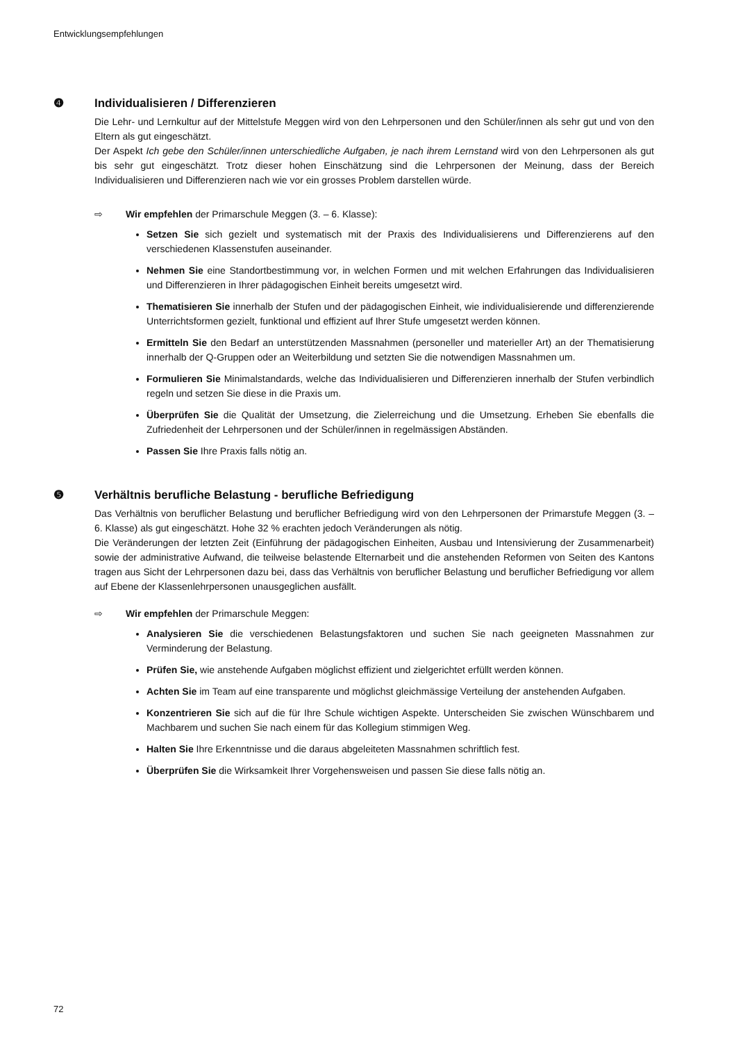Entwicklungsempfehlungen
❹ Individualisieren / Differenzieren
Die Lehr- und Lernkultur auf der Mittelstufe Meggen wird von den Lehrpersonen und den Schüler/innen als sehr gut und von den Eltern als gut eingeschätzt.
Der Aspekt Ich gebe den Schüler/innen unterschiedliche Aufgaben, je nach ihrem Lernstand wird von den Lehrpersonen als gut bis sehr gut eingeschätzt. Trotz dieser hohen Einschätzung sind die Lehrpersonen der Meinung, dass der Bereich Individualisieren und Differenzieren nach wie vor ein grosses Problem darstellen würde.
⇨ Wir empfehlen der Primarschule Meggen (3. – 6. Klasse):
Setzen Sie sich gezielt und systematisch mit der Praxis des Individualisierens und Differenzierens auf den verschiedenen Klassenstufen auseinander.
Nehmen Sie eine Standortbestimmung vor, in welchen Formen und mit welchen Erfahrungen das Individualisieren und Differenzieren in Ihrer pädagogischen Einheit bereits umgesetzt wird.
Thematisieren Sie innerhalb der Stufen und der pädagogischen Einheit, wie individualisierende und differenzierende Unterrichtsformen gezielt, funktional und effizient auf Ihrer Stufe umgesetzt werden können.
Ermitteln Sie den Bedarf an unterstützenden Massnahmen (personeller und materieller Art) an der Thematisierung innerhalb der Q-Gruppen oder an Weiterbildung und setzten Sie die notwendigen Massnahmen um.
Formulieren Sie Minimalstandards, welche das Individualisieren und Differenzieren innerhalb der Stufen verbindlich regeln und setzen Sie diese in die Praxis um.
Überprüfen Sie die Qualität der Umsetzung, die Zielerreichung und die Umsetzung. Erheben Sie ebenfalls die Zufriedenheit der Lehrpersonen und der Schüler/innen in regelmässigen Abständen.
Passen Sie Ihre Praxis falls nötig an.
❺ Verhältnis berufliche Belastung - berufliche Befriedigung
Das Verhältnis von beruflicher Belastung und beruflicher Befriedigung wird von den Lehrpersonen der Primarstufe Meggen (3. – 6. Klasse) als gut eingeschätzt. Hohe 32 % erachten jedoch Veränderungen als nötig.
Die Veränderungen der letzten Zeit (Einführung der pädagogischen Einheiten, Ausbau und Intensivierung der Zusammenarbeit) sowie der administrative Aufwand, die teilweise belastende Elternarbeit und die anstehenden Reformen von Seiten des Kantons tragen aus Sicht der Lehrpersonen dazu bei, dass das Verhältnis von beruflicher Belastung und beruflicher Befriedigung vor allem auf Ebene der Klassenlehrpersonen unausgeglichen ausfällt.
⇨ Wir empfehlen der Primarschule Meggen:
Analysieren Sie die verschiedenen Belastungsfaktoren und suchen Sie nach geeigneten Massnahmen zur Verminderung der Belastung.
Prüfen Sie, wie anstehende Aufgaben möglichst effizient und zielgerichtet erfüllt werden können.
Achten Sie im Team auf eine transparente und möglichst gleichmässige Verteilung der anstehenden Aufgaben.
Konzentrieren Sie sich auf die für Ihre Schule wichtigen Aspekte. Unterscheiden Sie zwischen Wünschbarem und Machbarem und suchen Sie nach einem für das Kollegium stimmigen Weg.
Halten Sie Ihre Erkenntnisse und die daraus abgeleiteten Massnahmen schriftlich fest.
Überprüfen Sie die Wirksamkeit Ihrer Vorgehensweisen und passen Sie diese falls nötig an.
72